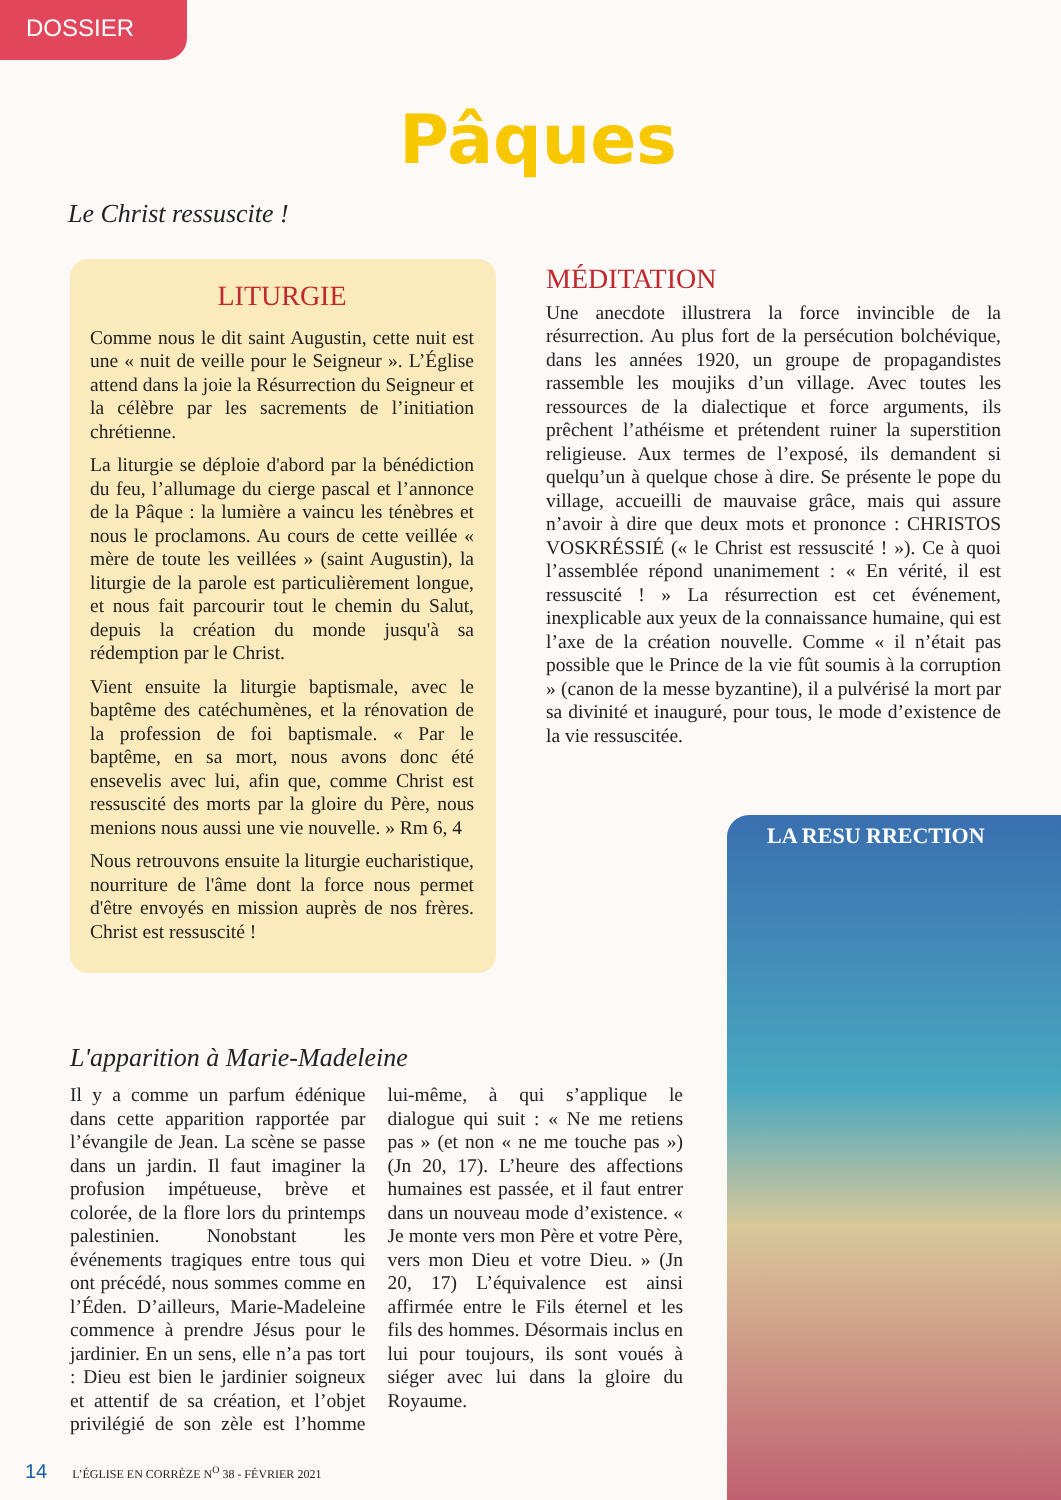DOSSIER
Pâques
Le Christ ressuscite !
LITURGIE
Comme nous le dit saint Augustin, cette nuit est une « nuit de veille pour le Seigneur ». L’Église attend dans la joie la Résurrection du Seigneur et la célèbre par les sacrements de l’initiation chrétienne.
La liturgie se déploie d'abord par la bénédiction du feu, l’allumage du cierge pascal et l’annonce de la Pâque : la lumière a vaincu les ténèbres et nous le proclamons. Au cours de cette veillée « mère de toute les veillées » (saint Augustin), la liturgie de la parole est particulièrement longue, et nous fait parcourir tout le chemin du Salut, depuis la création du monde jusqu'à sa rédemption par le Christ.
Vient ensuite la liturgie baptismale, avec le baptême des catéchumènes, et la rénovation de la profession de foi baptismale. « Par le baptême, en sa mort, nous avons donc été ensevelis avec lui, afin que, comme Christ est ressuscité des morts par la gloire du Père, nous menions nous aussi une vie nouvelle. » Rm 6, 4
Nous retrouvons ensuite la liturgie eucharistique, nourriture de l'âme dont la force nous permet d'être envoyés en mission auprès de nos frères. Christ est ressuscité !
MÉDITATION
Une anecdote illustrera la force invincible de la résurrection. Au plus fort de la persécution bolchévique, dans les années 1920, un groupe de propagandistes rassemble les moujiks d’un village. Avec toutes les ressources de la dialectique et force arguments, ils prêchent l’athéisme et prétendent ruiner la superstition religieuse. Aux termes de l’exposé, ils demandent si quelqu’un à quelque chose à dire. Se présente le pope du village, accueilli de mauvaise grâce, mais qui assure n’avoir à dire que deux mots et prononce : CHRISTOS VOSKRÉSSIÉ (« le Christ est ressuscité ! »). Ce à quoi l’assemblée répond unanimement : « En vérité, il est ressuscité ! » La résurrection est cet événement, inexplicable aux yeux de la connaissance humaine, qui est l’axe de la création nouvelle. Comme « il n’était pas possible que le Prince de la vie fût soumis à la corruption » (canon de la messe byzantine), il a pulvérisé la mort par sa divinité et inauguré, pour tous, le mode d’existence de la vie ressuscitée.
LA RESU RRECTION
L'apparition à Marie-Madeleine
Il y a comme un parfum édénique dans cette apparition rapportée par l’évangile de Jean. La scène se passe dans un jardin. Il faut imaginer la profusion impétueuse, brève et colorée, de la flore lors du printemps palestinien. Nonobstant les événements tragiques entre tous qui ont précédé, nous sommes comme en l’Éden. D’ailleurs, Marie-Madeleine commence à prendre Jésus pour le jardinier. En un sens, elle n’a pas tort : Dieu est bien le jardinier soigneux et attentif de sa création, et l’objet privilégié de son zèle est l’homme lui-même, à qui s’applique le dialogue qui suit : « Ne me retiens pas » (et non « ne me touche pas ») (Jn 20, 17). L’heure des affections humaines est passée, et il faut entrer dans un nouveau mode d’existence. « Je monte vers mon Père et votre Père, vers mon Dieu et votre Dieu. » (Jn 20, 17) L’équivalence est ainsi affirmée entre le Fils éternel et les fils des hommes. Désormais inclus en lui pour toujours, ils sont voués à siéger avec lui dans la gloire du Royaume.
14 L’ÉGLISE EN CORRÈZE N<sup>O</sup> 38 - FÉVRIER 2021